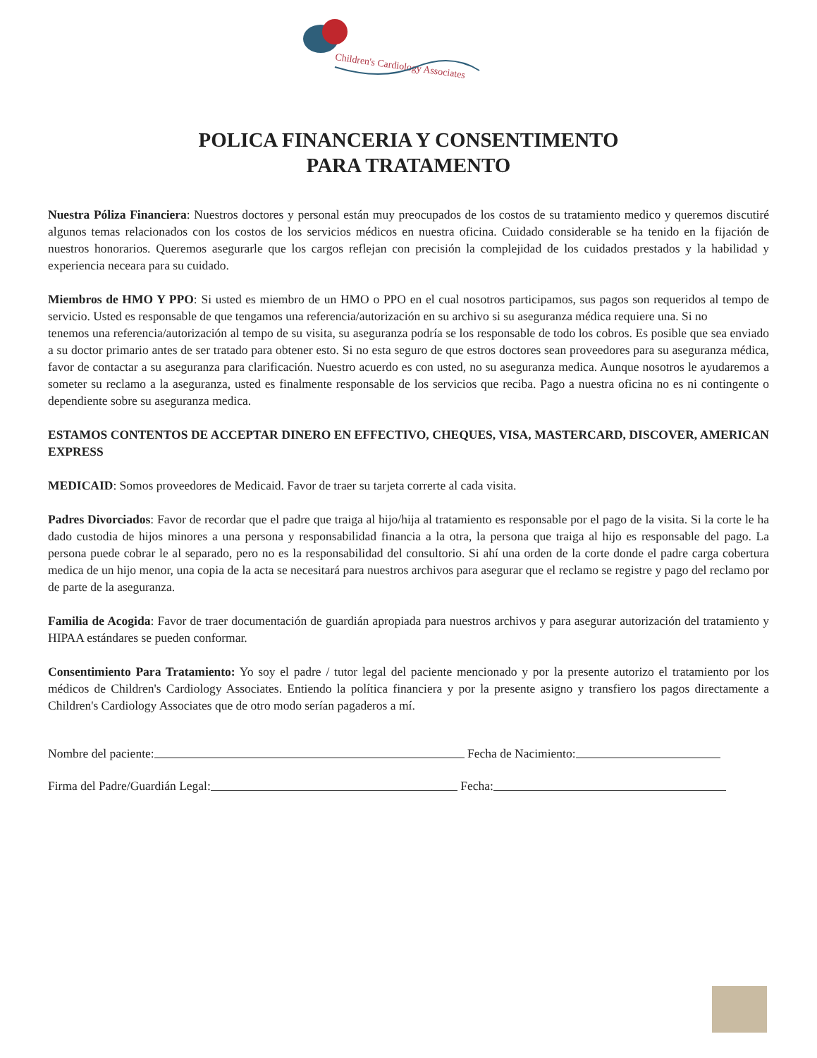Children's Cardiology Associates
POLICA FINANCERIA Y CONSENTIMENTO
PARA TRATAMENTO
Nuestra Póliza Financiera: Nuestros doctores y personal están muy preocupados de los costos de su tratamiento medico y queremos discutiré algunos temas relacionados con los costos de los servicios médicos en nuestra oficina. Cuidado considerable se ha tenido en la fijación de nuestros honorarios. Queremos asegurarle que los cargos reflejan con precisión la complejidad de los cuidados prestados y la habilidad y experiencia neceara para su cuidado.
Miembros de HMO Y PPO: Si usted es miembro de un HMO o PPO en el cual nosotros participamos, sus pagos son requeridos al tempo de servicio. Usted es responsable de que tengamos una referencia/autorización en su archivo si su aseguranza médica requiere una. Si no
tenemos una referencia/autorización al tempo de su visita, su aseguranza podría se los responsable de todo los cobros. Es posible que sea enviado a su doctor primario antes de ser tratado para obtener esto. Si no esta seguro de que estros doctores sean proveedores para su aseguranza médica, favor de contactar a su aseguranza para clarificación. Nuestro acuerdo es con usted, no su aseguranza medica. Aunque nosotros le ayudaremos a someter su reclamo a la aseguranza, usted es finalmente responsable de los servicios que reciba. Pago a nuestra oficina no es ni contingente o dependiente sobre su aseguranza medica.
ESTAMOS CONTENTOS DE ACCEPTAR DINERO EN EFFECTIVO, CHEQUES, VISA, MASTERCARD, DISCOVER, AMERICAN EXPRESS
MEDICAID: Somos proveedores de Medicaid. Favor de traer su tarjeta correrte al cada visita.
Padres Divorciados: Favor de recordar que el padre que traiga al hijo/hija al tratamiento es responsable por el pago de la visita. Si la corte le ha dado custodia de hijos minores a una persona y responsabilidad financia a la otra, la persona que traiga al hijo es responsable del pago. La persona puede cobrar le al separado, pero no es la responsabilidad del consultorio. Si ahí una orden de la corte donde el padre carga cobertura medica de un hijo menor, una copia de la acta se necesitará para nuestros archivos para asegurar que el reclamo se registre y pago del reclamo por de parte de la aseguranza.
Familia de Acogida: Favor de traer documentación de guardián apropiada para nuestros archivos y para asegurar autorización del tratamiento y HIPAA estándares se pueden conformar.
Consentimiento Para Tratamiento: Yo soy el padre / tutor legal del paciente mencionado y por la presente autorizo el tratamiento por los médicos de Children's Cardiology Associates. Entiendo la política financiera y por la presente asigno y transfiero los pagos directamente a Children's Cardiology Associates que de otro modo serían pagaderos a mí.
Nombre del paciente: Fecha de Nacimiento:
Firma del Padre/Guardián Legal: Fecha: